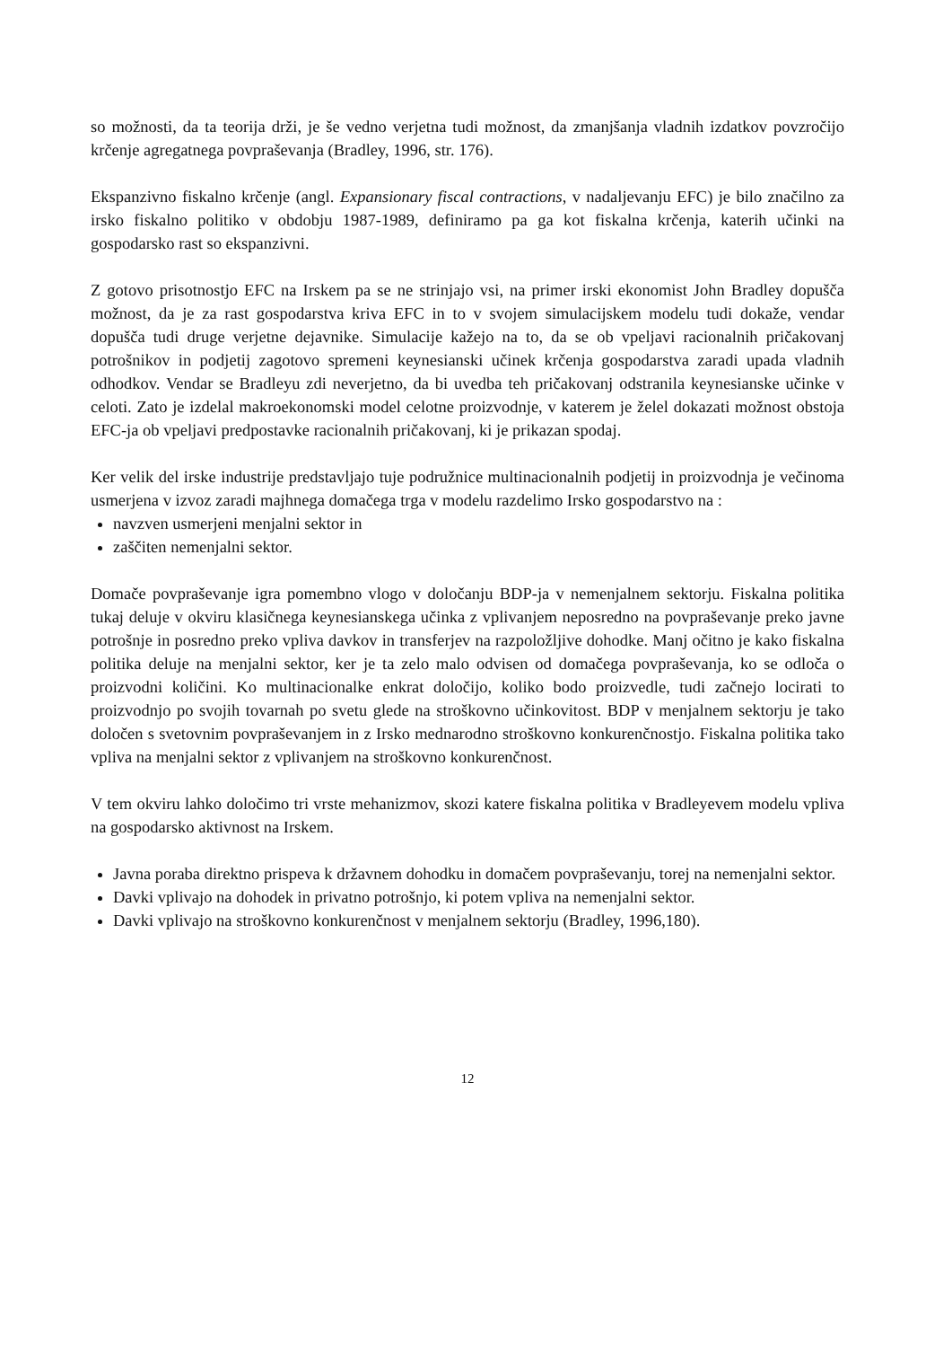so možnosti, da ta teorija drži, je še vedno verjetna tudi možnost, da zmanjšanja vladnih izdatkov povzročijo krčenje agregatnega povpraševanja (Bradley, 1996, str. 176).
Ekspanzivno fiskalno krčenje (angl. Expansionary fiscal contractions, v nadaljevanju EFC) je bilo značilno za irsko fiskalno politiko v obdobju 1987-1989, definiramo pa ga kot fiskalna krčenja, katerih učinki na gospodarsko rast so ekspanzivni.
Z gotovo prisotnostjo EFC na Irskem pa se ne strinjajo vsi, na primer irski ekonomist John Bradley dopušča možnost, da je za rast gospodarstva kriva EFC in to v svojem simulacijskem modelu tudi dokaže, vendar dopušča tudi druge verjetne dejavnike. Simulacije kažejo na to, da se ob vpeljavi racionalnih pričakovanj potrošnikov in podjetij zagotovo spremeni keynesianski učinek krčenja gospodarstva zaradi upada vladnih odhodkov. Vendar se Bradleyu zdi neverjetno, da bi uvedba teh pričakovanj odstranila keynesianske učinke v celoti. Zato je izdelal makroekonomski model celotne proizvodnje, v katerem je želel dokazati možnost obstoja EFC-ja ob vpeljavi predpostavke racionalnih pričakovanj, ki je prikazan spodaj.
Ker velik del irske industrije predstavljajo tuje podružnice multinacionalnih podjetij in proizvodnja je večinoma usmerjena v izvoz zaradi majhnega domačega trga v modelu razdelimo Irsko gospodarstvo na :
navzven usmerjeni menjalni sektor in
zaščiten nemenjalni sektor.
Domače povpraševanje igra pomembno vlogo v določanju BDP-ja v nemenjalnem sektorju. Fiskalna politika tukaj deluje v okviru klasičnega keynesianskega učinka z vplivanjem neposredno na povpraševanje preko javne potrošnje in posredno preko vpliva davkov in transferjev na razpoložljive dohodke. Manj očitno je kako fiskalna politika deluje na menjalni sektor, ker je ta zelo malo odvisen od domačega povpraševanja, ko se odloča o proizvodni količini. Ko multinacionalke enkrat določijo, koliko bodo proizvedle, tudi začnejo locirati to proizvodnjo po svojih tovarnah po svetu glede na stroškovno učinkovitost. BDP v menjalnem sektorju je tako določen s svetovnim povpraševanjem in z Irsko mednarodno stroškovno konkurenčnostjo. Fiskalna politika tako vpliva na menjalni sektor z vplivanjem na stroškovno konkurenčnost.
V tem okviru lahko določimo tri vrste mehanizmov, skozi katere fiskalna politika v Bradleyevem modelu vpliva na gospodarsko aktivnost na Irskem.
Javna poraba direktno prispeva k državnem dohodku in domačem povpraševanju, torej na nemenjalni sektor.
Davki vplivajo na dohodek in privatno potrošnjo, ki potem vpliva na nemenjalni sektor.
Davki vplivajo na stroškovno konkurenčnost v menjalnem sektorju (Bradley, 1996,180).
12